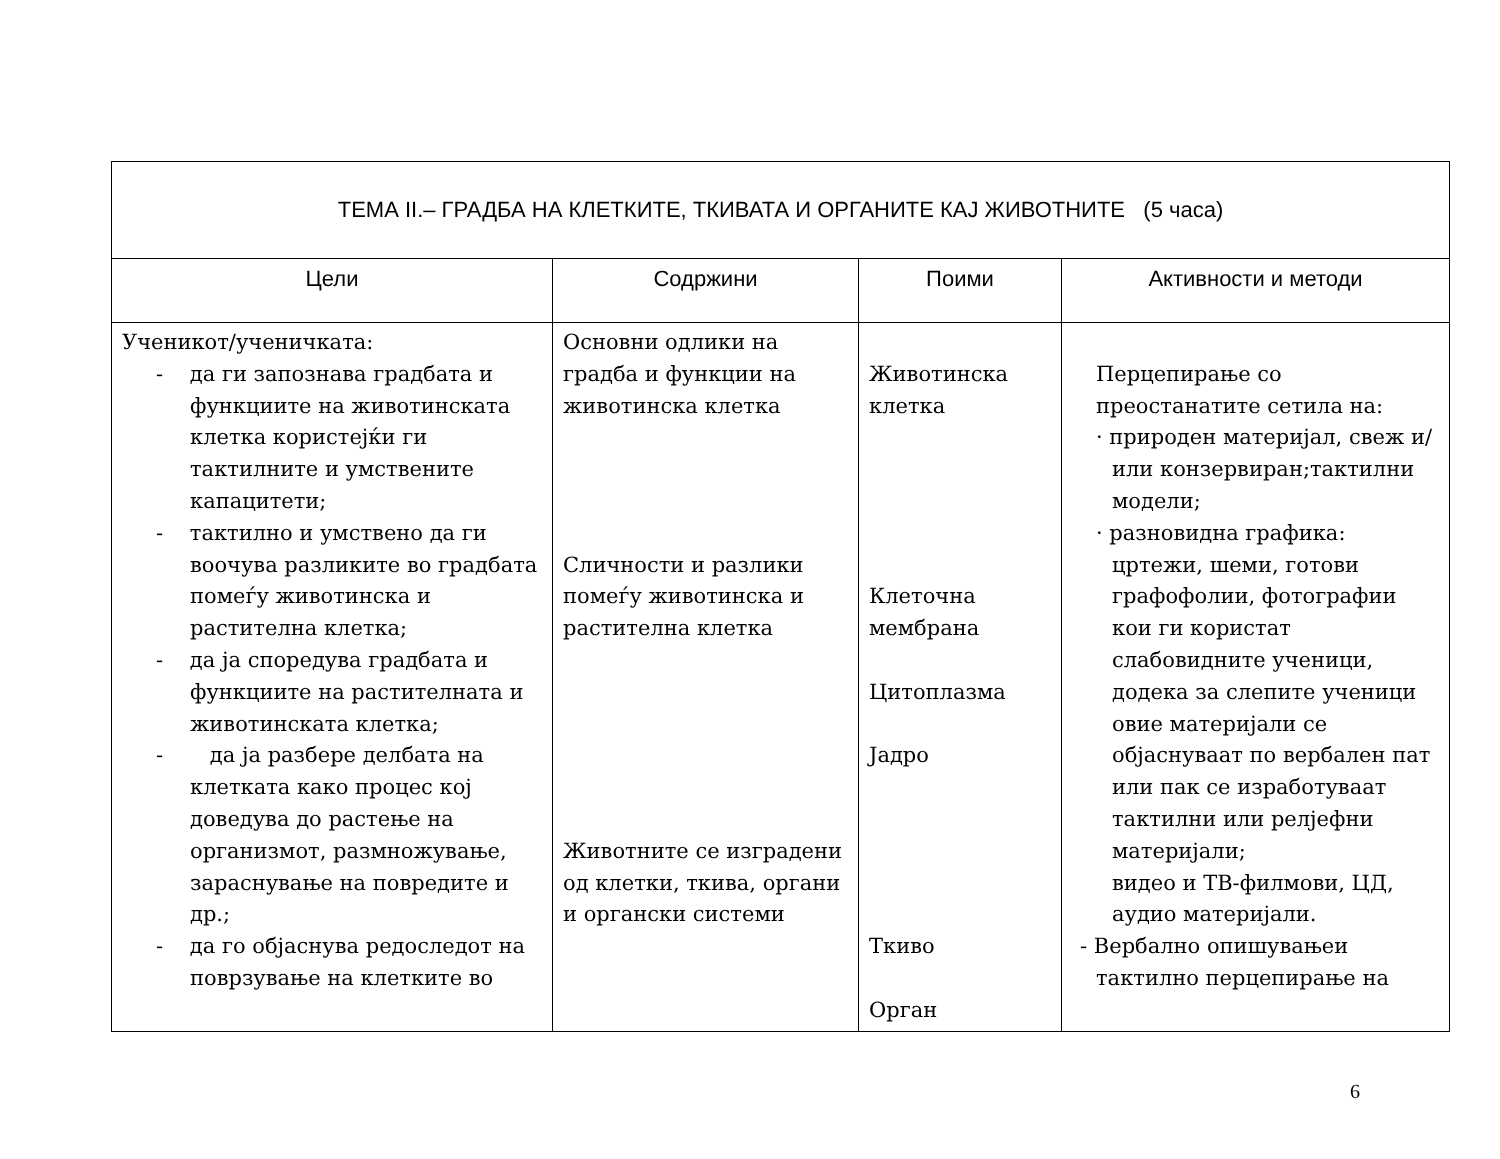| ТЕМА II.– ГРАДБА НА КЛЕТКИТЕ, ТКИВАТА И ОРГАНИТЕ КАЈ ЖИВОТНИТЕ (5 часа) | | | |
| --- | --- | --- | --- |
| Цели | Содржини | Поими | Активности и методи |
| Ученикот/ученичката: - да ги запознава градбата и функциите на животинската клетка користејќи ги тактилните и умствените капацитети; - тактилно и умствено да ги воочува разликите во градбата помеѓу животинска и растителна клетка; - да ја споредува градбата и функциите на растителната и животинската клетка; - да ја разбере делбата на клетката како процес кој доведува до растење на организмот, размножување, зараснување на повредите и др.; - да го објаснува редоследот на поврзување на клетките во | Основни одлики на градба и функции на животинска клетка Сличности и разлики помеѓу животинска и растителна клетка Животните се изградени од клетки, ткива, органи и органски системи | Животинска клетка Клеточна мембрана Цитоплазма Јадро Ткиво Орган | Перцепирање со преостанатите сетила на: · природен материјал, свеж и/или конзервиран;тактилни модели; · разновидна графика: цртежи, шеми, готови графофолии, фотографии кои ги користат слабовидните ученици, додека за слепите ученици овие материјали се објаснуваат по вербален пат или пак се изработуваат тактилни или релјефни материјали; видео и ТВ-филмови, ЦД, аудио материјали. - Вербално опишувањеи тактилно перцепирање на |
6